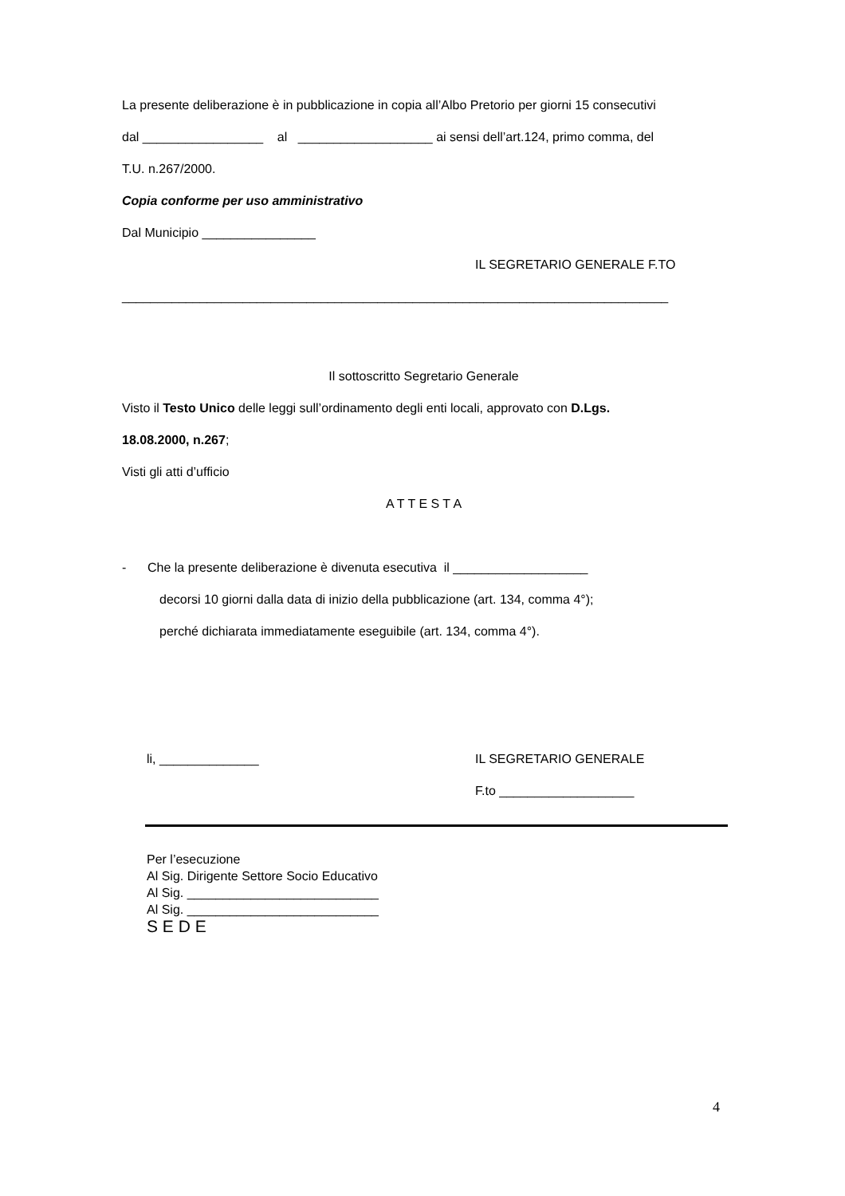La presente deliberazione è in pubblicazione in copia all’Albo Pretorio per giorni 15 consecutivi
dal _________________ al ___________________ ai sensi dell’art.124, primo comma, del
T.U. n.267/2000.
Copia conforme per uso amministrativo
Dal Municipio ________________
IL SEGRETARIO GENERALE F.TO
_____________________________________________________________________________
Il sottoscritto Segretario Generale
Visto il Testo Unico delle leggi sull’ordinamento degli enti locali, approvato con D.Lgs.
18.08.2000, n.267;
Visti gli atti d’ufficio
A T T E S T A
- Che la presente deliberazione è divenuta esecutiva il ___________________
decorsi 10 giorni dalla data di inizio della pubblicazione (art. 134, comma 4°);
perché dichiarata immediatamente eseguibile (art. 134, comma 4°).
li, ______________ IL SEGRETARIO GENERALE
F.to ___________________
Per l’esecuzione
Al Sig. Dirigente Settore Socio Educativo
Al Sig. ___________________________
Al Sig. ___________________________
S E D E
4